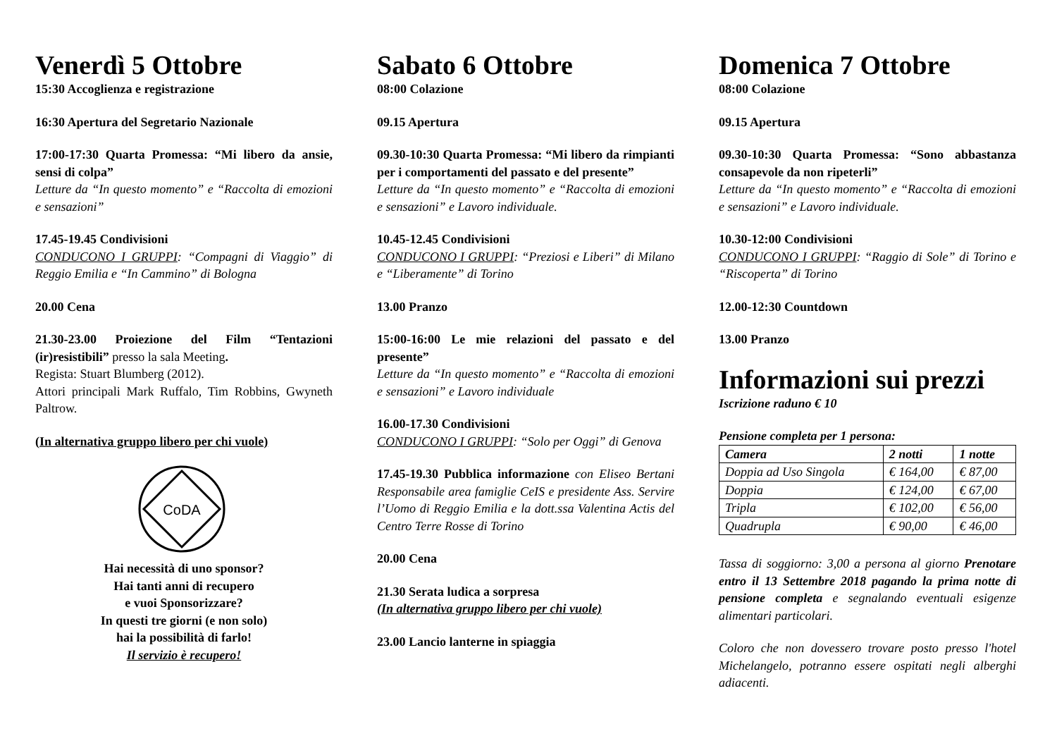Venerdì 5 Ottobre
15:30 Accoglienza e registrazione
16:30 Apertura del Segretario Nazionale
17:00-17:30 Quarta Promessa: “Mi libero da ansie, sensi di colpa”
Letture da “In questo momento” e “Raccolta di emozioni e sensazioni”
17.45-19.45 Condivisioni
CONDUCONO I GRUPPI: “Compagni di Viaggio” di Reggio Emilia e “In Cammino” di Bologna
20.00 Cena
21.30-23.00 Proiezione del Film “Tentazioni (ir)resistibili” presso la sala Meeting.
Regista: Stuart Blumberg (2012).
Attori principali Mark Ruffalo, Tim Robbins, Gwyneth Paltrow.
(In alternativa gruppo libero per chi vuole)
CoDA
Hai necessità di uno sponsor?
Hai tanti anni di recupero
e vuoi Sponsorizzare?
In questi tre giorni (e non solo)
hai la possibilità di farlo!
Il servizio è recupero!
Sabato 6 Ottobre
08:00 Colazione
09.15 Apertura
09.30-10:30 Quarta Promessa: “Mi libero da rimpianti per i comportamenti del passato e del presente”
Letture da “In questo momento” e “Raccolta di emozioni e sensazioni” e Lavoro individuale.
10.45-12.45 Condivisioni
CONDUCONO I GRUPPI: “Preziosi e Liberi” di Milano e “Liberamente” di Torino
13.00 Pranzo
15:00-16:00 Le mie relazioni del passato e del presente”
Letture da “In questo momento” e “Raccolta di emozioni e sensazioni” e Lavoro individuale
16.00-17.30 Condivisioni
CONDUCONO I GRUPPI: “Solo per Oggi” di Genova
17.45-19.30 Pubblica informazione con Eliseo Bertani Responsabile area famiglie CeIS e presidente Ass. Servire l’Uomo di Reggio Emilia e la dott.ssa Valentina Actis del Centro Terre Rosse di Torino
20.00 Cena
21.30 Serata ludica a sorpresa
(In alternativa gruppo libero per chi vuole)
23.00 Lancio lanterne in spiaggia
Domenica 7 Ottobre
08:00 Colazione
09.15 Apertura
09.30-10:30 Quarta Promessa: “Sono abbastanza consapevole da non ripeterli”
Letture da “In questo momento” e “Raccolta di emozioni e sensazioni” e Lavoro individuale.
10.30-12:00 Condivisioni
CONDUCONO I GRUPPI: “Raggio di Sole” di Torino e “Riscoperta” di Torino
12.00-12:30 Countdown
13.00 Pranzo
Informazioni sui prezzi
Iscrizione raduno € 10
Pensione completa per 1 persona:
| Camera | 2 notti | 1 notte |
| --- | --- | --- |
| Doppia ad Uso Singola | € 164,00 | € 87,00 |
| Doppia | € 124,00 | € 67,00 |
| Tripla | € 102,00 | € 56,00 |
| Quadrupla | € 90,00 | € 46,00 |
Tassa di soggiorno: 3,00 a persona al giorno Prenotare entro il 13 Settembre 2018 pagando la prima notte di pensione completa e segnalando eventuali esigenze alimentari particolari.
Coloro che non dovessero trovare posto presso l'hotel Michelangelo, potranno essere ospitati negli alberghi adiacenti.